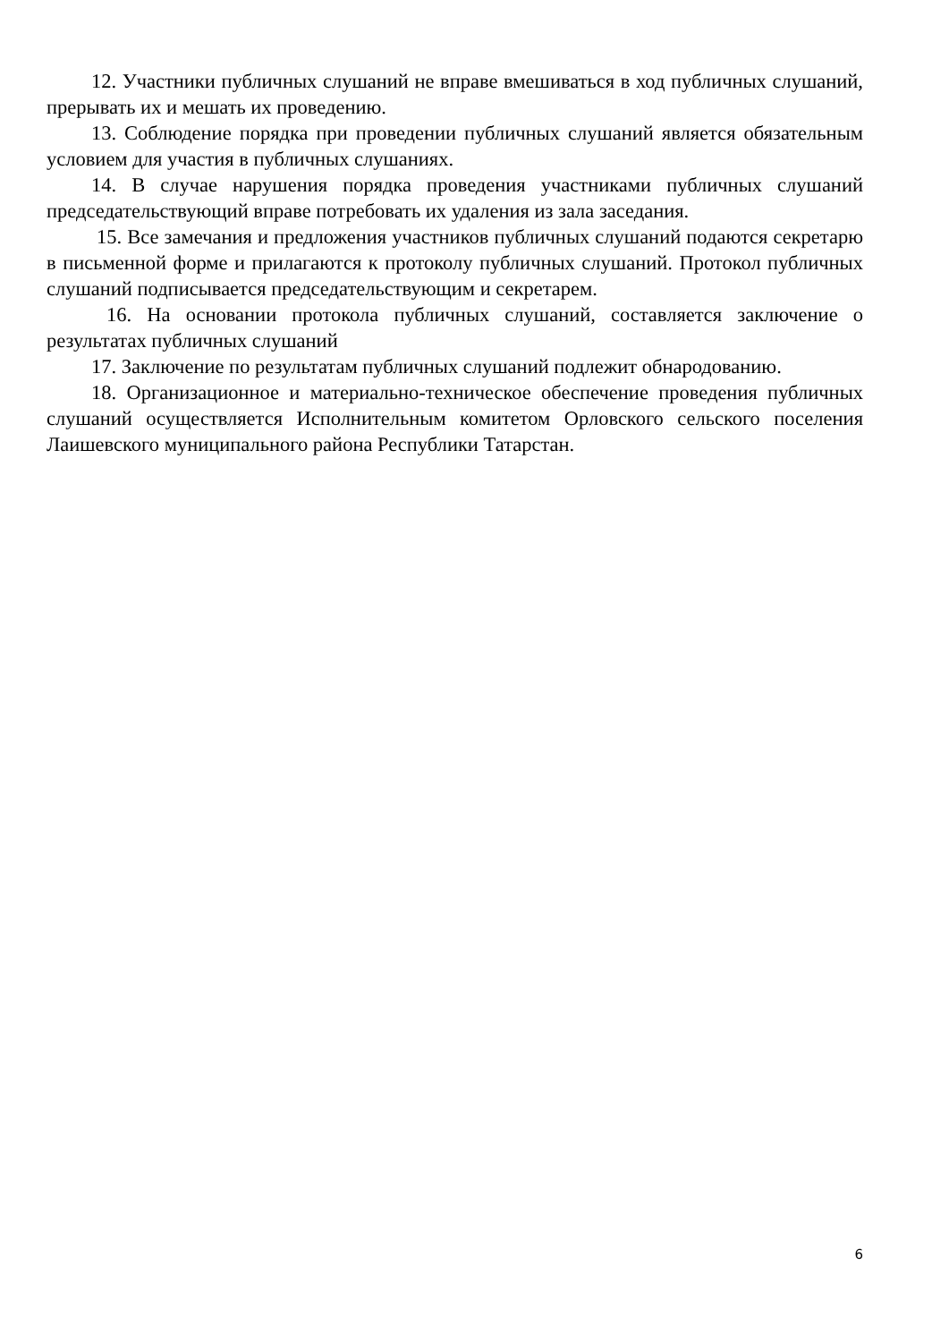12. Участники публичных слушаний не вправе вмешиваться в ход публичных слушаний, прерывать их и мешать их проведению.
13. Соблюдение порядка при проведении публичных слушаний является обязательным условием для участия в публичных слушаниях.
14. В случае нарушения порядка проведения участниками публичных слушаний председательствующий вправе потребовать их удаления из зала заседания.
15. Все замечания и предложения участников публичных слушаний подаются секретарю в письменной форме и прилагаются к протоколу публичных слушаний. Протокол публичных слушаний подписывается председательствующим и секретарем.
16. На основании протокола публичных слушаний, составляется заключение о результатах публичных слушаний
17. Заключение по результатам публичных слушаний подлежит обнародованию.
18. Организационное и материально-техническое обеспечение проведения публичных слушаний осуществляется Исполнительным комитетом Орловского сельского поселения Лаишевского муниципального района Республики Татарстан.
6